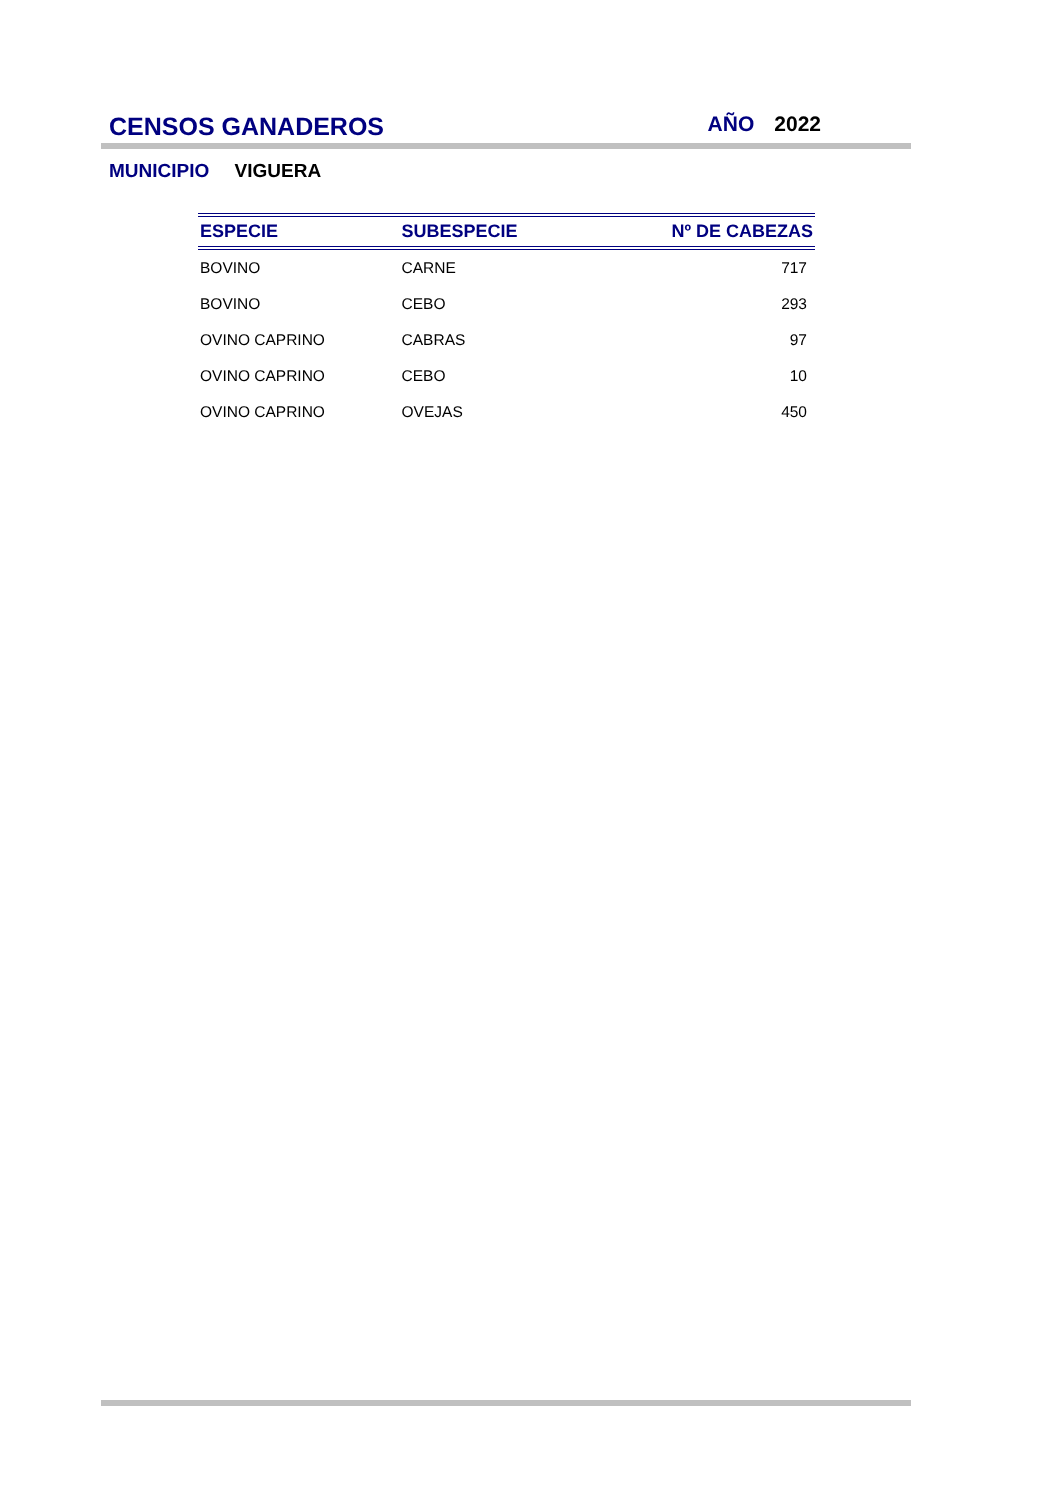CENSOS GANADEROS
AÑO 2022
MUNICIPIO VIGUERA
| ESPECIE | SUBESPECIE | Nº DE CABEZAS |
| --- | --- | --- |
| BOVINO | CARNE | 717 |
| BOVINO | CEBO | 293 |
| OVINO CAPRINO | CABRAS | 97 |
| OVINO CAPRINO | CEBO | 10 |
| OVINO CAPRINO | OVEJAS | 450 |